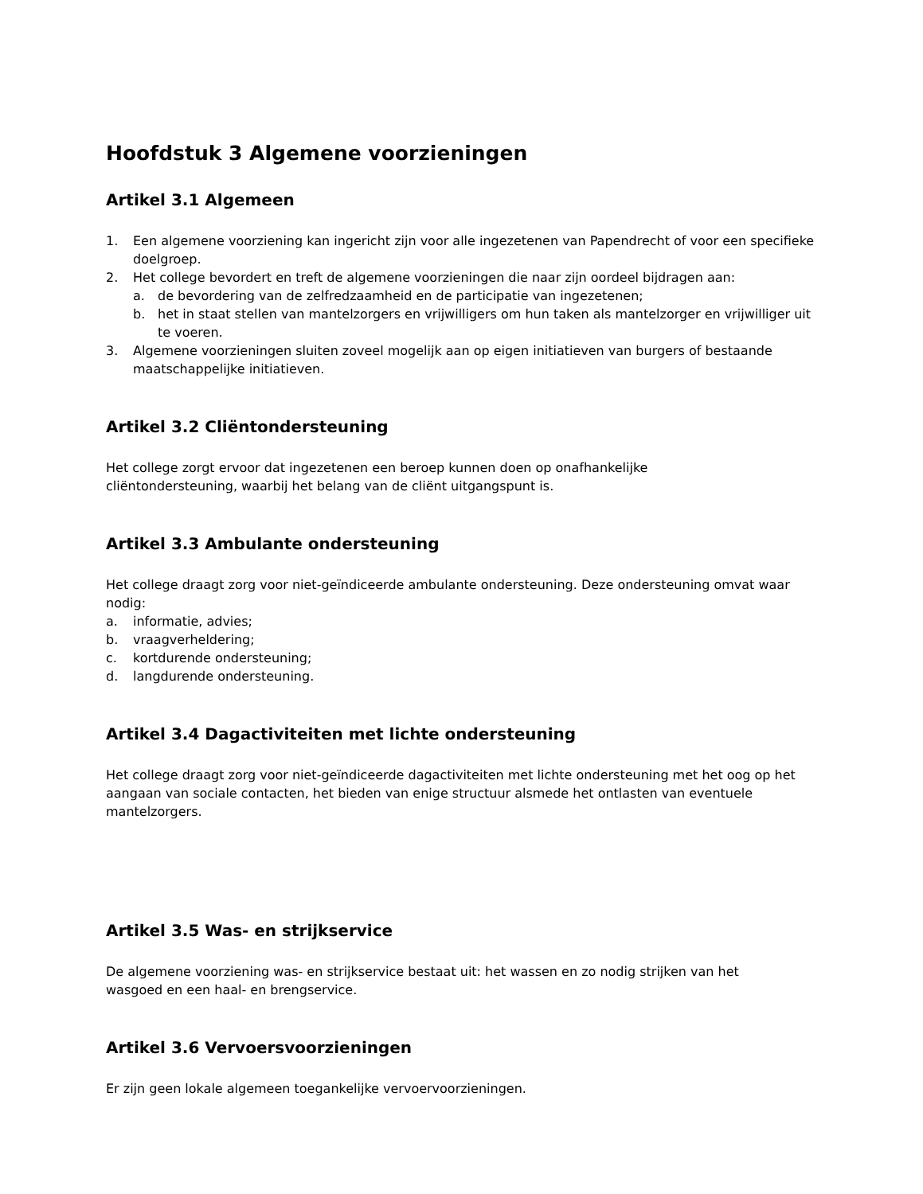Hoofdstuk 3 Algemene voorzieningen
Artikel 3.1 Algemeen
1. Een algemene voorziening kan ingericht zijn voor alle ingezetenen van Papendrecht of voor een specifieke doelgroep.
2. Het college bevordert en treft de algemene voorzieningen die naar zijn oordeel bijdragen aan:
a. de bevordering van de zelfredzaamheid en de participatie van ingezetenen;
b. het in staat stellen van mantelzorgers en vrijwilligers om hun taken als mantelzorger en vrijwilliger uit te voeren.
3. Algemene voorzieningen sluiten zoveel mogelijk aan op eigen initiatieven van burgers of bestaande maatschappelijke initiatieven.
Artikel 3.2 Cliëntondersteuning
Het college zorgt ervoor dat ingezetenen een beroep kunnen doen op onafhankelijke
cliëntondersteuning, waarbij het belang van de cliënt uitgangspunt is.
Artikel 3.3 Ambulante ondersteuning
Het college draagt zorg voor niet-geïndiceerde ambulante ondersteuning. Deze ondersteuning omvat waar nodig:
a. informatie, advies;
b. vraagverheldering;
c. kortdurende ondersteuning;
d. langdurende ondersteuning.
Artikel 3.4 Dagactiviteiten met lichte ondersteuning
Het college draagt zorg voor niet-geïndiceerde dagactiviteiten met lichte ondersteuning met het oog op het aangaan van sociale contacten, het bieden van enige structuur alsmede het ontlasten van eventuele mantelzorgers.
Artikel 3.5 Was- en strijkservice
De algemene voorziening was- en strijkservice bestaat uit: het wassen en zo nodig strijken van het
wasgoed en een haal- en brengservice.
Artikel 3.6 Vervoersvoorzieningen
Er zijn geen lokale algemeen toegankelijke vervoervoorzieningen.